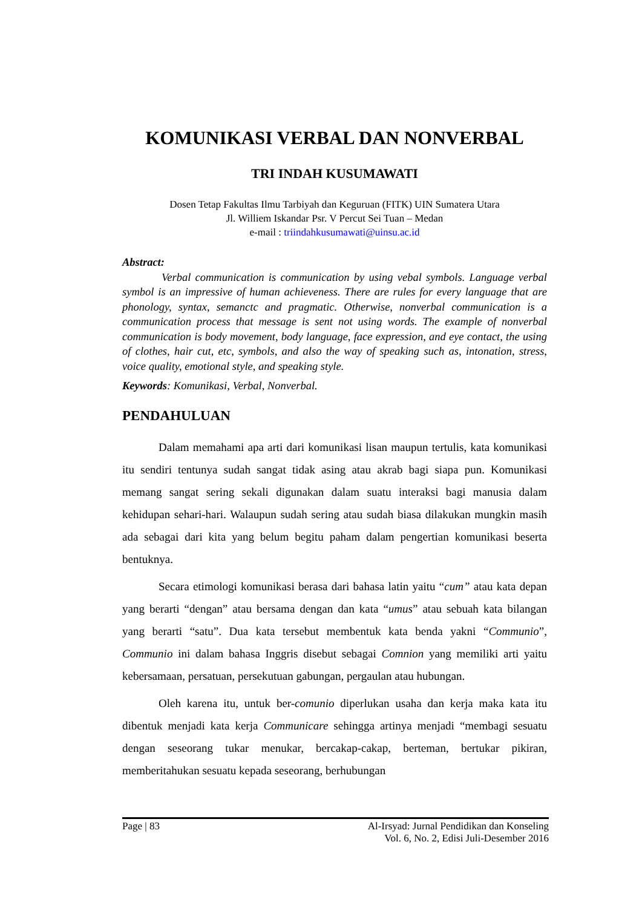KOMUNIKASI VERBAL DAN NONVERBAL
TRI INDAH KUSUMAWATI
Dosen Tetap Fakultas Ilmu Tarbiyah dan Keguruan (FITK) UIN Sumatera Utara
Jl. Williem Iskandar Psr. V Percut Sei Tuan – Medan
e-mail : triindahkusumawati@uinsu.ac.id
Abstract:
Verbal communication is communication by using vebal symbols. Language verbal symbol is an impressive of human achieveness. There are rules for every language that are phonology, syntax, semanctc and pragmatic. Otherwise, nonverbal communication is a communication process that message is sent not using words. The example of nonverbal communication is body movement, body language, face expression, and eye contact, the using of clothes, hair cut, etc, symbols, and also the way of speaking such as, intonation, stress, voice quality, emotional style, and speaking style.
Keywords: Komunikasi, Verbal, Nonverbal.
PENDAHULUAN
Dalam memahami apa arti dari komunikasi lisan maupun tertulis, kata komunikasi itu sendiri tentunya sudah sangat tidak asing atau akrab bagi siapa pun. Komunikasi memang sangat sering sekali digunakan dalam suatu interaksi bagi manusia dalam kehidupan sehari-hari. Walaupun sudah sering atau sudah biasa dilakukan mungkin masih ada sebagai dari kita yang belum begitu paham dalam pengertian komunikasi beserta bentuknya.
Secara etimologi komunikasi berasa dari bahasa latin yaitu “cum” atau kata depan yang berarti “dengan” atau bersama dengan dan kata “umus” atau sebuah kata bilangan yang berarti “satu”. Dua kata tersebut membentuk kata benda yakni “Communio”, Communio ini dalam bahasa Inggris disebut sebagai Comnion yang memiliki arti yaitu kebersamaan, persatuan, persekutuan gabungan, pergaulan atau hubungan.
Oleh karena itu, untuk ber-comunio diperlukan usaha dan kerja maka kata itu dibentuk menjadi kata kerja Communicare sehingga artinya menjadi “membagi sesuatu dengan seseorang tukar menukar, bercakap-cakap, berteman, bertukar pikiran, memberitahukan sesuatu kepada seseorang, berhubungan
Page | 83 Al-Irsyad: Jurnal Pendidikan dan Konseling
Vol. 6, No. 2, Edisi Juli-Desember 2016